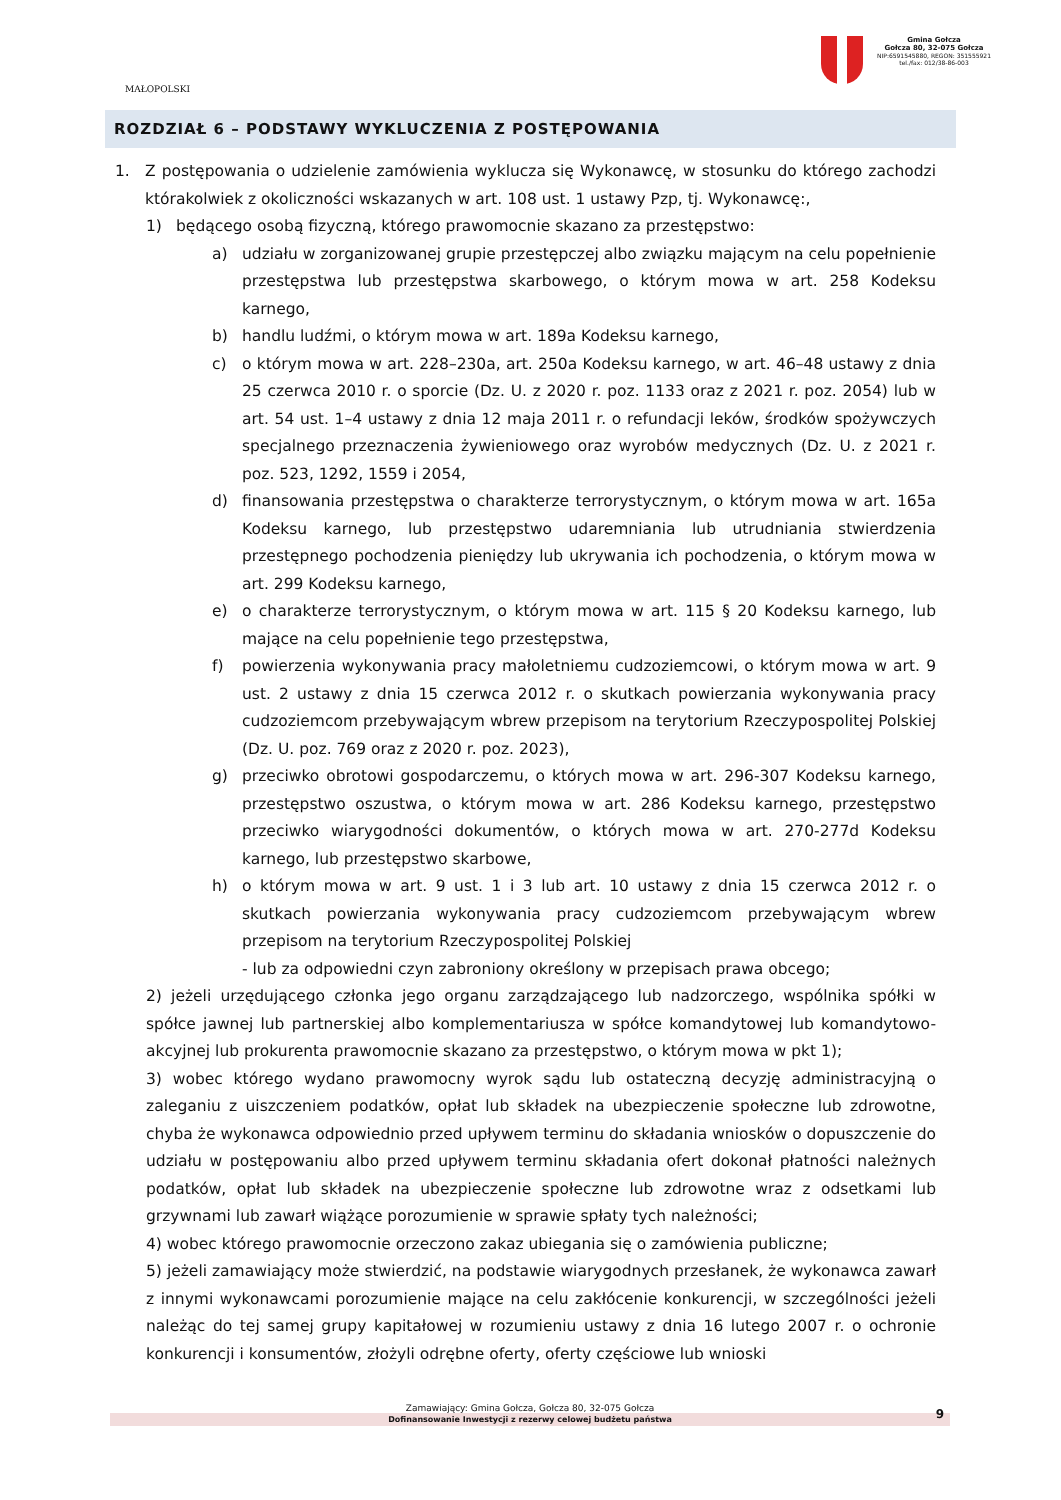MAŁOPOLSKI
Gmina Gołcza
Gołcza 80, 32-075 Gołcza
NIP:6591545880, REGON: 351555921
tel./fax: 012/38-86-003
ROZDZIAŁ 6 – PODSTAWY WYKLUCZENIA Z POSTĘPOWANIA
1. Z postępowania o udzielenie zamówienia wyklucza się Wykonawcę, w stosunku do którego zachodzi którakolwiek z okoliczności wskazanych w art. 108 ust. 1 ustawy Pzp, tj. Wykonawcę:,
1) będącego osobą fizyczną, którego prawomocnie skazano za przestępstwo:
a) udziału w zorganizowanej grupie przestępczej albo związku mającym na celu popełnienie przestępstwa lub przestępstwa skarbowego, o którym mowa w art. 258 Kodeksu karnego,
b) handlu ludźmi, o którym mowa w art. 189a Kodeksu karnego,
c) o którym mowa w art. 228–230a, art. 250a Kodeksu karnego, w art. 46–48 ustawy z dnia 25 czerwca 2010 r. o sporcie (Dz. U. z 2020 r. poz. 1133 oraz z 2021 r. poz. 2054) lub w art. 54 ust. 1–4 ustawy z dnia 12 maja 2011 r. o refundacji leków, środków spożywczych specjalnego przeznaczenia żywieniowego oraz wyrobów medycznych (Dz. U. z 2021 r. poz. 523, 1292, 1559 i 2054,
d) finansowania przestępstwa o charakterze terrorystycznym, o którym mowa w art. 165a Kodeksu karnego, lub przestępstwo udaremniania lub utrudniania stwierdzenia przestępnego pochodzenia pieniędzy lub ukrywania ich pochodzenia, o którym mowa w art. 299 Kodeksu karnego,
e) o charakterze terrorystycznym, o którym mowa w art. 115 § 20 Kodeksu karnego, lub mające na celu popełnienie tego przestępstwa,
f) powierzenia wykonywania pracy małoletniemu cudzoziemcowi, o którym mowa w art. 9 ust. 2 ustawy z dnia 15 czerwca 2012 r. o skutkach powierzania wykonywania pracy cudzoziemcom przebywającym wbrew przepisom na terytorium Rzeczypospolitej Polskiej (Dz. U. poz. 769 oraz z 2020 r. poz. 2023),
g) przeciwko obrotowi gospodarczemu, o których mowa w art. 296-307 Kodeksu karnego, przestępstwo oszustwa, o którym mowa w art. 286 Kodeksu karnego, przestępstwo przeciwko wiarygodności dokumentów, o których mowa w art. 270-277d Kodeksu karnego, lub przestępstwo skarbowe,
h) o którym mowa w art. 9 ust. 1 i 3 lub art. 10 ustawy z dnia 15 czerwca 2012 r. o skutkach powierzania wykonywania pracy cudzoziemcom przebywającym wbrew przepisom na terytorium Rzeczypospolitej Polskiej
- lub za odpowiedni czyn zabroniony określony w przepisach prawa obcego;
2) jeżeli urzędującego członka jego organu zarządzającego lub nadzorczego, wspólnika spółki w spółce jawnej lub partnerskiej albo komplementariusza w spółce komandytowej lub komandytowo-akcyjnej lub prokurenta prawomocnie skazano za przestępstwo, o którym mowa w pkt 1);
3) wobec którego wydano prawomocny wyrok sądu lub ostateczną decyzję administracyjną o zaleganiu z uiszczeniem podatków, opłat lub składek na ubezpieczenie społeczne lub zdrowotne, chyba że wykonawca odpowiednio przed upływem terminu do składania wniosków o dopuszczenie do udziału w postępowaniu albo przed upływem terminu składania ofert dokonał płatności należnych podatków, opłat lub składek na ubezpieczenie społeczne lub zdrowotne wraz z odsetkami lub grzywnami lub zawarł wiążące porozumienie w sprawie spłaty tych należności;
4) wobec którego prawomocnie orzeczono zakaz ubiegania się o zamówienia publiczne;
5) jeżeli zamawiający może stwierdzić, na podstawie wiarygodnych przesłanek, że wykonawca zawarł z innymi wykonawcami porozumienie mające na celu zakłócenie konkurencji, w szczególności jeżeli należąc do tej samej grupy kapitałowej w rozumieniu ustawy z dnia 16 lutego 2007 r. o ochronie konkurencji i konsumentów, złożyli odrębne oferty, oferty częściowe lub wnioski
Zamawiający: Gmina Gołcza, Gołcza 80, 32-075 Gołcza
Dofinansowanie Inwestycji z rezerwy celowej budżetu państwa 9